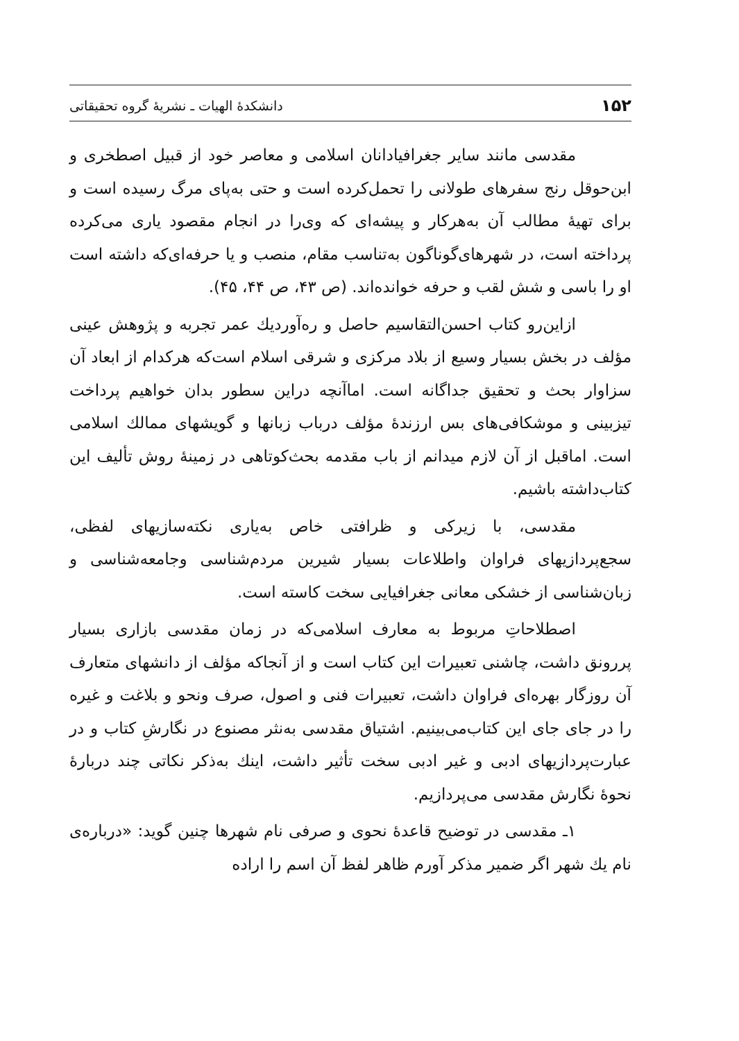۱۵۲ دانشکدهٔ الهیات ـ نشریهٔ گروه تحقیقاتی
مقدسی مانند سایر جغرافیادانان اسلامی و معاصر خود از قبیل اصطخری و ابن‌حوقل رنج سفرهای طولانی را تحمل‌کرده است و حتی به‌پای مرگ رسیده است و برای تهیهٔ مطالب آن به‌هرکار و پیشه‌ای که وی‌را در انجام مقصود یاری می‌کرده پرداخته است، در شهرهای‌گوناگون به‌تناسب مقام، منصب و یا حرفه‌ای‌که داشته است او را باسی و شش لقب و حرفه خوانده‌اند. (ص ۴۳، ص ۴۴، ۴۵).
ازاین‌رو کتاب احسن‌التقاسیم حاصل و ره‌آوردیك عمر تجربه و پژوهش عینی مؤلف در بخش بسیار وسیع از بلاد مرکزی و شرقی اسلام است‌که هرکدام از ابعاد آن سزاوار بحث و تحقیق جداگانه است. اماآنچه دراین سطور بدان خواهیم پرداخت تیزبینی و موشکافی‌های بس ارزندهٔ مؤلف درباب زبانها و گویشهای ممالك اسلامی است. اماقبل از آن لازم میدانم از باب مقدمه بحث‌کوتاهی در زمینهٔ روش تألیف این کتاب‌داشته باشیم.
مقدسی، با زیرکی و ظرافتی خاص به‌یاری نکته‌سازیهای لفظی، سجع‌پردازیهای فراوان واطلاعات بسیار شیرین مردم‌شناسی وجامعه‌شناسی و زبان‌شناسی از خشکی معانی جغرافیایی سخت کاسته است.
اصطلاحاتِ مربوط به معارف اسلامی‌که در زمان مقدسی بازاری بسیار پررونق داشت، چاشنی تعبیرات این کتاب است و از آنجاکه مؤلف از دانشهای متعارف آن روزگار بهره‌ای فراوان داشت، تعبیرات فنی و اصول، صرف ونحو و بلاغت و غیره را در جای جای این کتاب‌می‌بینیم. اشتیاق مقدسی به‌نثر مصنوع در نگارشِ کتاب و در عبارت‌پردازیهای ادبی و غیر ادبی سخت تأثیر داشت، اینك به‌ذکر نکاتی چند دربارهٔ نحوهٔ نگارش مقدسی می‌پردازیم.
۱ـ مقدسی در توضیح قاعدهٔ نحوی و صرفی نام شهرها چنین گوید: «درباره‌ی نام یك شهر اگر ضمیر مذکر آورم ظاهر لفظ آن اسم را اراده